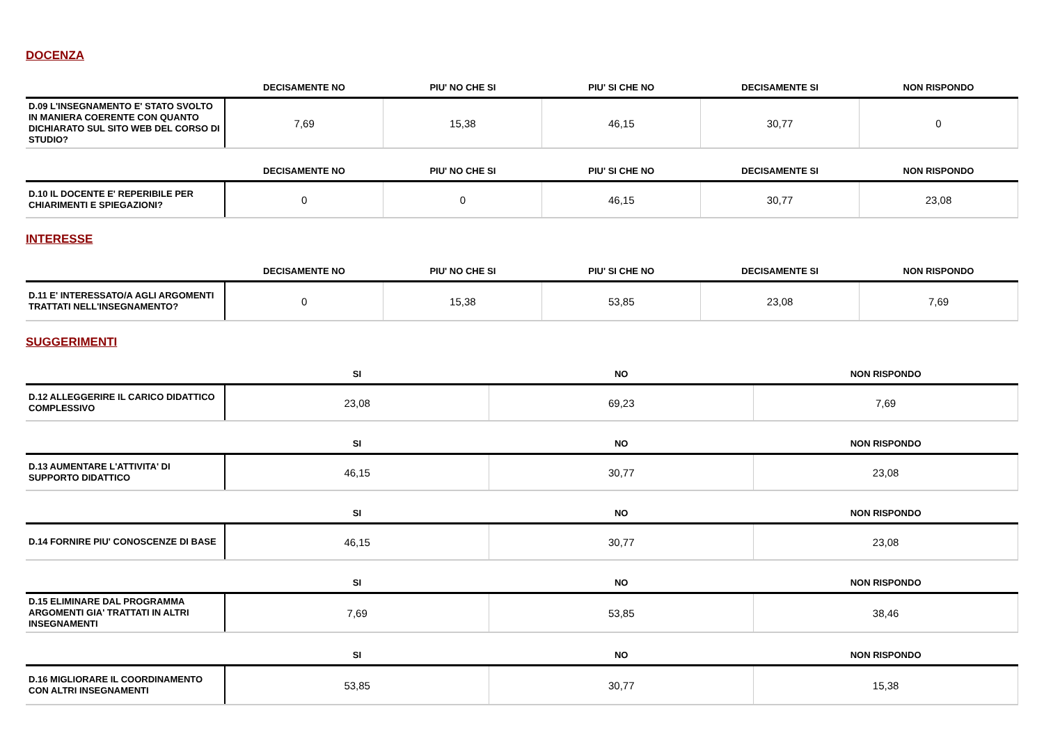DOCENZA
| | DECISAMENTE NO | PIU' NO CHE SI | PIU' SI CHE NO | DECISAMENTE SI | NON RISPONDO |
| --- | --- | --- | --- | --- | --- |
| D.09 L'INSEGNAMENTO E' STATO SVOLTO IN MANIERA COERENTE CON QUANTO DICHIARATO SUL SITO WEB DEL CORSO DI STUDIO? | 7,69 | 15,38 | 46,15 | 30,77 | 0 |
| | DECISAMENTE NO | PIU' NO CHE SI | PIU' SI CHE NO | DECISAMENTE SI | NON RISPONDO |
| --- | --- | --- | --- | --- | --- |
| D.10 IL DOCENTE E' REPERIBILE PER CHIARIMENTI E SPIEGAZIONI? | 0 | 0 | 46,15 | 30,77 | 23,08 |
INTERESSE
| | DECISAMENTE NO | PIU' NO CHE SI | PIU' SI CHE NO | DECISAMENTE SI | NON RISPONDO |
| --- | --- | --- | --- | --- | --- |
| D.11 E' INTERESSATO/A AGLI ARGOMENTI TRATTATI NELL'INSEGNAMENTO? | 0 | 15,38 | 53,85 | 23,08 | 7,69 |
SUGGERIMENTI
| | SI | NO | NON RISPONDO |
| --- | --- | --- | --- |
| D.12 ALLEGGERIRE IL CARICO DIDATTICO COMPLESSIVO | 23,08 | 69,23 | 7,69 |
| | SI | NO | NON RISPONDO |
| --- | --- | --- | --- |
| D.13 AUMENTARE L'ATTIVITA' DI SUPPORTO DIDATTICO | 46,15 | 30,77 | 23,08 |
| | SI | NO | NON RISPONDO |
| --- | --- | --- | --- |
| D.14 FORNIRE PIU' CONOSCENZE DI BASE | 46,15 | 30,77 | 23,08 |
| | SI | NO | NON RISPONDO |
| --- | --- | --- | --- |
| D.15 ELIMINARE DAL PROGRAMMA ARGOMENTI GIA' TRATTATI IN ALTRI INSEGNAMENTI | 7,69 | 53,85 | 38,46 |
| | SI | NO | NON RISPONDO |
| --- | --- | --- | --- |
| D.16 MIGLIORARE IL COORDINAMENTO CON ALTRI INSEGNAMENTI | 53,85 | 30,77 | 15,38 |